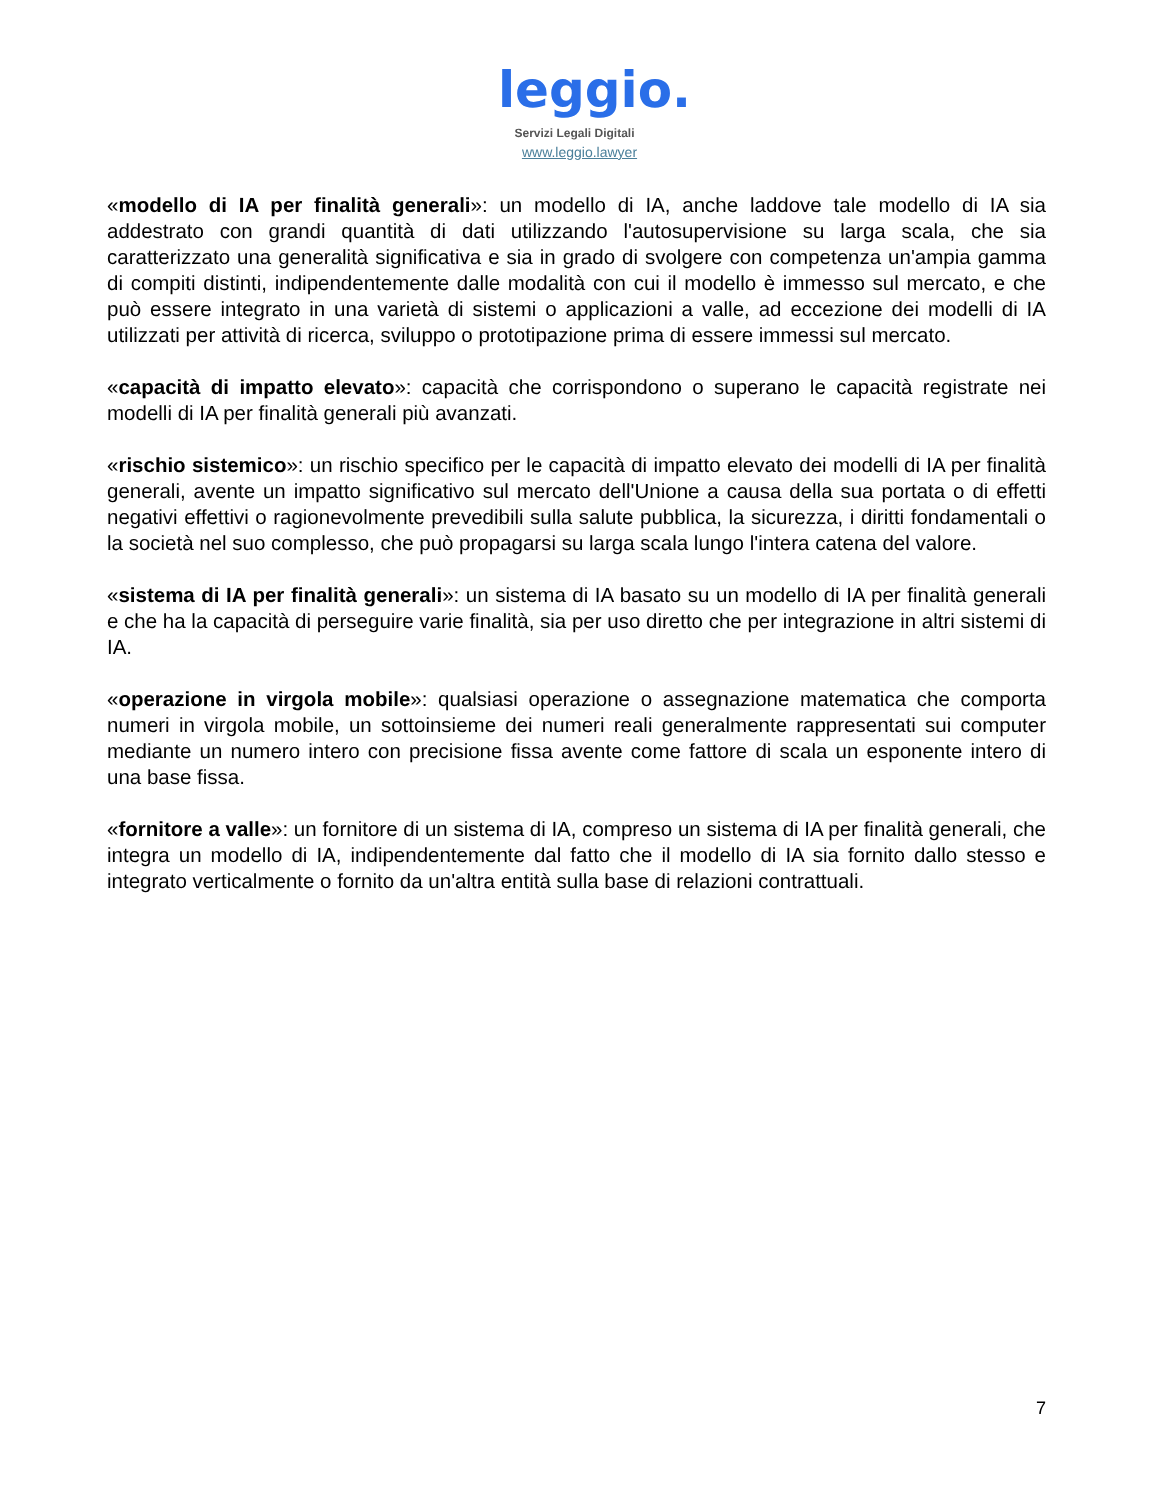leggio.
Servizi Legali Digitali
www.leggio.lawyer
«modello di IA per finalità generali»: un modello di IA, anche laddove tale modello di IA sia addestrato con grandi quantità di dati utilizzando l'autosupervisione su larga scala, che sia caratterizzato una generalità significativa e sia in grado di svolgere con competenza un'ampia gamma di compiti distinti, indipendentemente dalle modalità con cui il modello è immesso sul mercato, e che può essere integrato in una varietà di sistemi o applicazioni a valle, ad eccezione dei modelli di IA utilizzati per attività di ricerca, sviluppo o prototipazione prima di essere immessi sul mercato.
«capacità di impatto elevato»: capacità che corrispondono o superano le capacità registrate nei modelli di IA per finalità generali più avanzati.
«rischio sistemico»: un rischio specifico per le capacità di impatto elevato dei modelli di IA per finalità generali, avente un impatto significativo sul mercato dell'Unione a causa della sua portata o di effetti negativi effettivi o ragionevolmente prevedibili sulla salute pubblica, la sicurezza, i diritti fondamentali o la società nel suo complesso, che può propagarsi su larga scala lungo l'intera catena del valore.
«sistema di IA per finalità generali»: un sistema di IA basato su un modello di IA per finalità generali e che ha la capacità di perseguire varie finalità, sia per uso diretto che per integrazione in altri sistemi di IA.
«operazione in virgola mobile»: qualsiasi operazione o assegnazione matematica che comporta numeri in virgola mobile, un sottoinsieme dei numeri reali generalmente rappresentati sui computer mediante un numero intero con precisione fissa avente come fattore di scala un esponente intero di una base fissa.
«fornitore a valle»: un fornitore di un sistema di IA, compreso un sistema di IA per finalità generali, che integra un modello di IA, indipendentemente dal fatto che il modello di IA sia fornito dallo stesso e integrato verticalmente o fornito da un'altra entità sulla base di relazioni contrattuali.
7